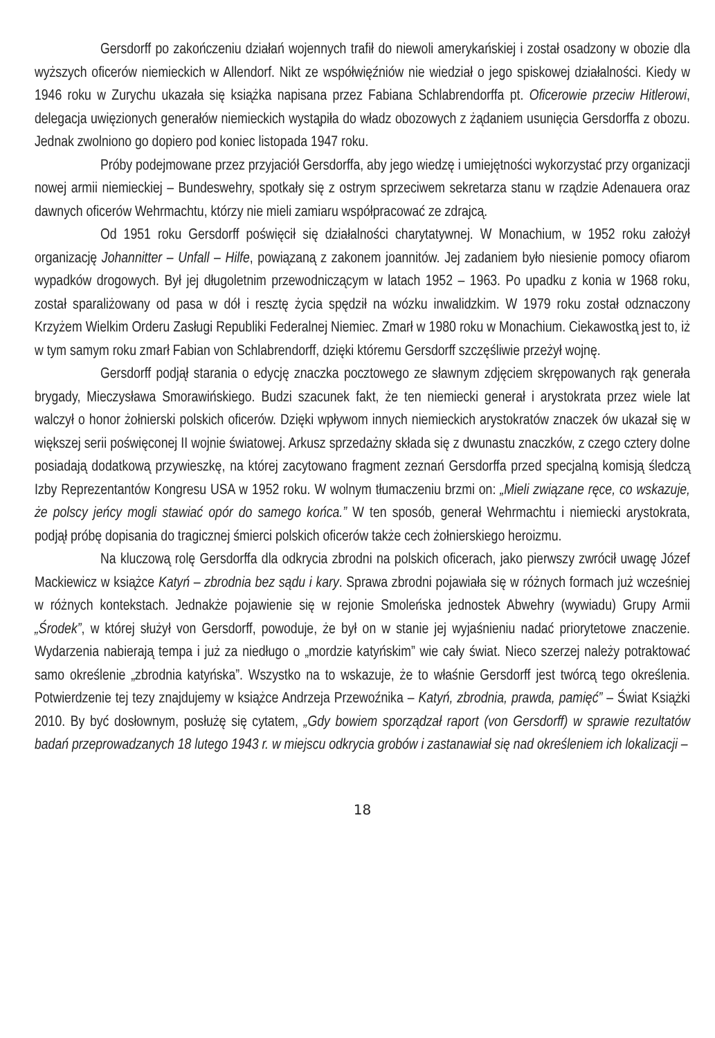Gersdorff po zakończeniu działań wojennych trafił do niewoli amerykańskiej i został osadzony w obozie dla wyższych oficerów niemieckich w Allendorf. Nikt ze współwięźniów nie wiedział o jego spiskowej działalności. Kiedy w 1946 roku w Zurychu ukazała się książka napisana przez Fabiana Schlabrendorffa pt. Oficerowie przeciw Hitlerowi, delegacja uwięzionych generałów niemieckich wystąpiła do władz obozowych z żądaniem usunięcia Gersdorffa z obozu. Jednak zwolniono go dopiero pod koniec listopada 1947 roku.
Próby podejmowane przez przyjaciół Gersdorffa, aby jego wiedzę i umiejętności wykorzystać przy organizacji nowej armii niemieckiej – Bundeswehry, spotkały się z ostrym sprzeciwem sekretarza stanu w rządzie Adenauera oraz dawnych oficerów Wehrmachtu, którzy nie mieli zamiaru współpracować ze zdrajcą.
Od 1951 roku Gersdorff poświęcił się działalności charytatywnej. W Monachium, w 1952 roku założył organizację Johannitter – Unfall – Hilfe, powiązaną z zakonem joannitów. Jej zadaniem było niesienie pomocy ofiarom wypadków drogowych. Był jej długoletnim przewodniczącym w latach 1952 – 1963. Po upadku z konia w 1968 roku, został sparaliżowany od pasa w dół i resztę życia spędził na wózku inwalidzkim. W 1979 roku został odznaczony Krzyżem Wielkim Orderu Zasługi Republiki Federalnej Niemiec. Zmarł w 1980 roku w Monachium. Ciekawostką jest to, iż w tym samym roku zmarł Fabian von Schlabrendorff, dzięki któremu Gersdorff szczęśliwie przeżył wojnę.
Gersdorff podjął starania o edycję znaczka pocztowego ze sławnym zdjęciem skrępowanych rąk generała brygady, Mieczysława Smorawińskiego. Budzi szacunek fakt, że ten niemiecki generał i arystokrata przez wiele lat walczył o honor żołnierski polskich oficerów. Dzięki wpływom innych niemieckich arystokratów znaczek ów ukazał się w większej serii poświęconej II wojnie światowej. Arkusz sprzedażny składa się z dwunastu znaczków, z czego cztery dolne posiadają dodatkową przywieszkę, na której zacytowano fragment zeznań Gersdorffa przed specjalną komisją śledczą Izby Reprezentantów Kongresu USA w 1952 roku. W wolnym tłumaczeniu brzmi on: „Mieli związane ręce, co wskazuje, że polscy jeńcy mogli stawiać opór do samego końca.” W ten sposób, generał Wehrmachtu i niemiecki arystokrata, podjął próbę dopisania do tragicznej śmierci polskich oficerów także cech żołnierskiego heroizmu.
Na kluczową rolę Gersdorffa dla odkrycia zbrodni na polskich oficerach, jako pierwszy zwrócił uwagę Józef Mackiewicz w książce Katyń – zbrodnia bez sądu i kary. Sprawa zbrodni pojawiała się w różnych formach już wcześniej w różnych kontekstach. Jednakże pojawienie się w rejonie Smoleńska jednostek Abwehry (wywiadu) Grupy Armii „Środek”, w której służył von Gersdorff, powoduje, że był on w stanie jej wyjaśnieniu nadać priorytetowe znaczenie. Wydarzenia nabierają tempa i już za niedługo o „mordzie katyńskim” wie cały świat. Nieco szerzej należy potraktować samo określenie „zbrodnia katyńska”. Wszystko na to wskazuje, że to właśnie Gersdorff jest twórcą tego określenia. Potwierdzenie tej tezy znajdujemy w książce Andrzeja Przewoźnika – Katyń, zbrodnia, prawda, pamięć” – Świat Książki 2010. By być dosłownym, posłużę się cytatem, „Gdy bowiem sporządzał raport (von Gersdorff) w sprawie rezultatów badań przeprowadzanych 18 lutego 1943 r. w miejscu odkrycia grobów i zastanawiał się nad określeniem ich lokalizacji –
18